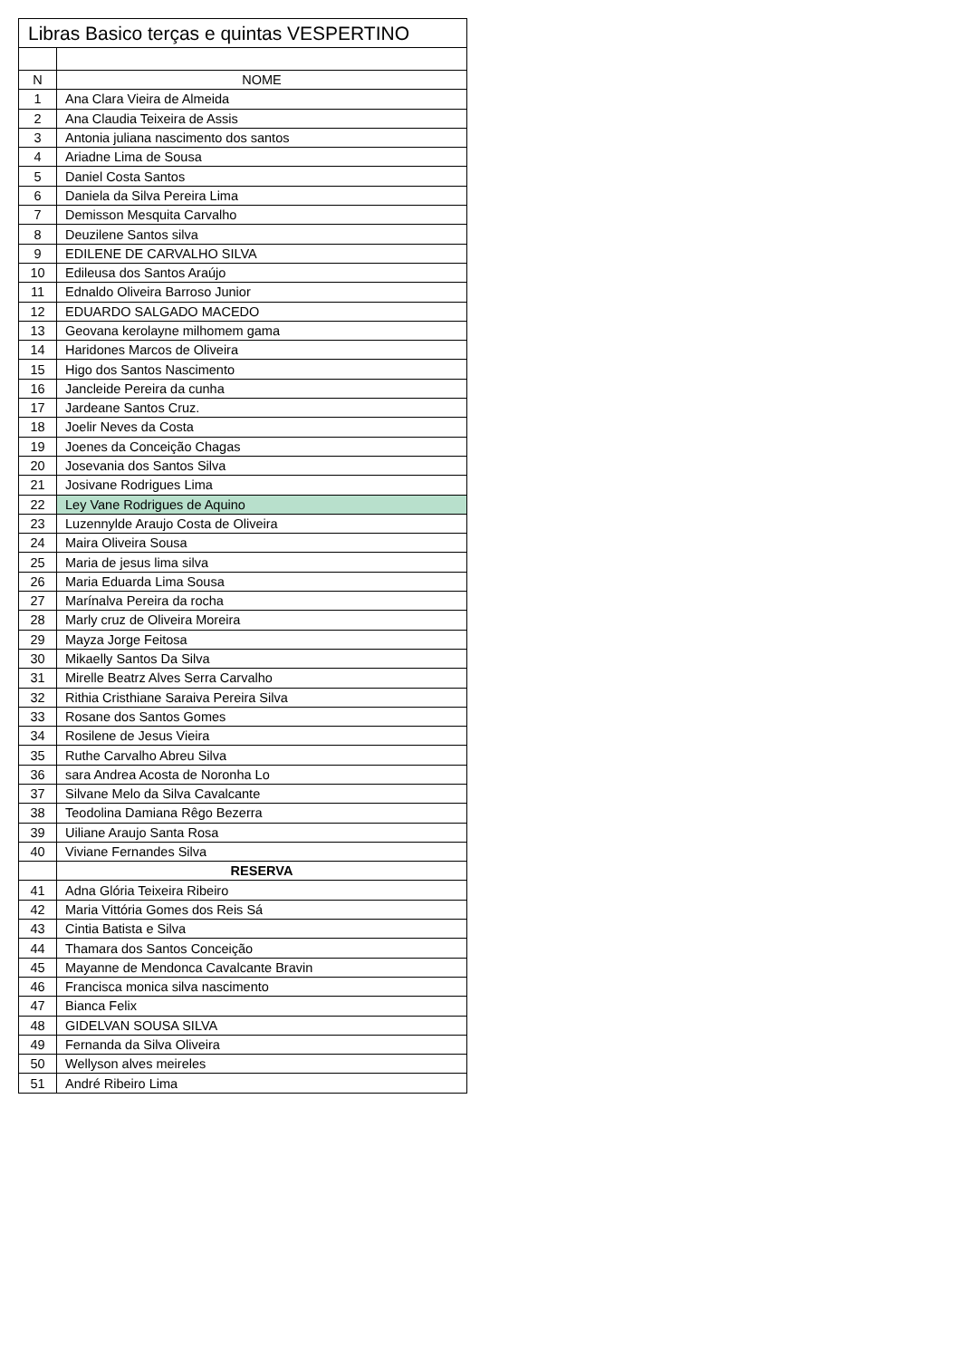| Libras Basico terças e quintas VESPERTINO | |
| --- | --- |
| N | NOME |
| 1 | Ana Clara Vieira de Almeida |
| 2 | Ana Claudia Teixeira de Assis |
| 3 | Antonia juliana nascimento dos santos |
| 4 | Ariadne Lima de Sousa |
| 5 | Daniel Costa Santos |
| 6 | Daniela da Silva Pereira Lima |
| 7 | Demisson Mesquita Carvalho |
| 8 | Deuzilene Santos silva |
| 9 | EDILENE DE CARVALHO SILVA |
| 10 | Edileusa dos Santos Araújo |
| 11 | Ednaldo Oliveira Barroso Junior |
| 12 | EDUARDO SALGADO MACEDO |
| 13 | Geovana kerolayne milhomem gama |
| 14 | Haridones Marcos de Oliveira |
| 15 | Higo dos Santos Nascimento |
| 16 | Jancleide Pereira da cunha |
| 17 | Jardeane Santos Cruz. |
| 18 | Joelir Neves da Costa |
| 19 | Joenes da Conceição Chagas |
| 20 | Josevania dos Santos Silva |
| 21 | Josivane Rodrigues Lima |
| 22 | Ley Vane Rodrigues de Aquino |
| 23 | Luzennylde Araujo Costa de Oliveira |
| 24 | Maira Oliveira Sousa |
| 25 | Maria de jesus lima silva |
| 26 | Maria Eduarda Lima Sousa |
| 27 | Marínalva Pereira da rocha |
| 28 | Marly cruz de Oliveira Moreira |
| 29 | Mayza Jorge Feitosa |
| 30 | Mikaelly Santos Da Silva |
| 31 | Mirelle Beatrz Alves Serra Carvalho |
| 32 | Rithia Cristhiane Saraiva Pereira Silva |
| 33 | Rosane dos Santos Gomes |
| 34 | Rosilene de Jesus Vieira |
| 35 | Ruthe Carvalho Abreu Silva |
| 36 | sara Andrea Acosta de Noronha Lo |
| 37 | Silvane Melo da Silva Cavalcante |
| 38 | Teodolina Damiana Rêgo Bezerra |
| 39 | Uiliane Araujo Santa Rosa |
| 40 | Viviane Fernandes Silva |
| | RESERVA |
| 41 | Adna Glória Teixeira Ribeiro |
| 42 | Maria Vittória Gomes dos Reis Sá |
| 43 | Cintia Batista e Silva |
| 44 | Thamara dos Santos Conceição |
| 45 | Mayanne de Mendonca Cavalcante Bravin |
| 46 | Francisca monica silva nascimento |
| 47 | Bianca Felix |
| 48 | GIDELVAN SOUSA SILVA |
| 49 | Fernanda da Silva Oliveira |
| 50 | Wellyson alves meireles |
| 51 | André Ribeiro Lima |